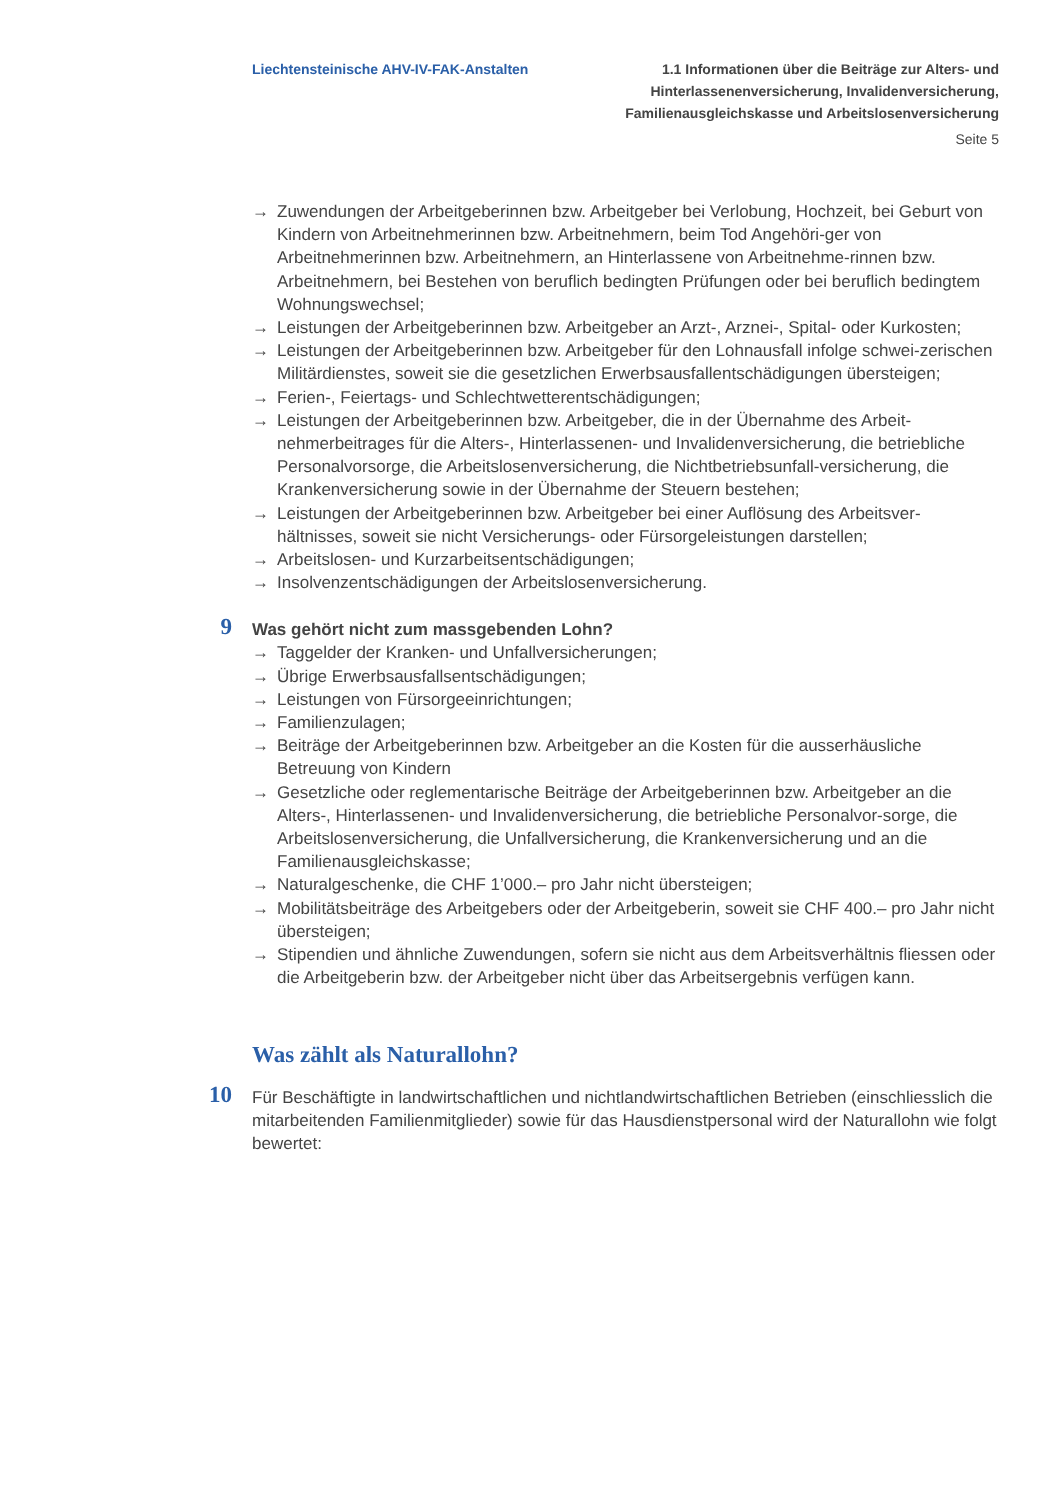Liechtensteinische AHV-IV-FAK-Anstalten
1.1 Informationen über die Beiträge zur Alters- und
Hinterlassenenversicherung, Invalidenversicherung,
Familienausgleichskasse und Arbeitslosenversicherung
Seite 5
→ Zuwendungen der Arbeitgeberinnen bzw. Arbeitgeber bei Verlobung, Hochzeit, bei Geburt von Kindern von Arbeitnehmerinnen bzw. Arbeitnehmern, beim Tod Angehöri-ger von Arbeitnehmerinnen bzw. Arbeitnehmern, an Hinterlassene von Arbeitnehme-rinnen bzw. Arbeitnehmern, bei Bestehen von beruflich bedingten Prüfungen oder bei beruflich bedingtem Wohnungswechsel;
→ Leistungen der Arbeitgeberinnen bzw. Arbeitgeber an Arzt-, Arznei-, Spital- oder Kurkosten;
→ Leistungen der Arbeitgeberinnen bzw. Arbeitgeber für den Lohnausfall infolge schwei-zerischen Militärdienstes, soweit sie die gesetzlichen Erwerbsausfallentschädigungen übersteigen;
→ Ferien-, Feiertags- und Schlechtwetterentschädigungen;
→ Leistungen der Arbeitgeberinnen bzw. Arbeitgeber, die in der Übernahme des Arbeit-nehmerbeitrages für die Alters-, Hinterlassenen- und Invalidenversicherung, die betriebliche Personalvorsorge, die Arbeitslosenversicherung, die Nichtbetriebsunfall-versicherung, die Krankenversicherung sowie in der Übernahme der Steuern bestehen;
→ Leistungen der Arbeitgeberinnen bzw. Arbeitgeber bei einer Auflösung des Arbeitsver-hältnisses, soweit sie nicht Versicherungs- oder Fürsorgeleistungen darstellen;
→ Arbeitslosen- und Kurzarbeitsentschädigungen;
→ Insolvenzentschädigungen der Arbeitslosenversicherung.
9
Was gehört nicht zum massgebenden Lohn?
→ Taggelder der Kranken- und Unfallversicherungen;
→ Übrige Erwerbsausfallsentschädigungen;
→ Leistungen von Fürsorgeeinrichtungen;
→ Familienzulagen;
→ Beiträge der Arbeitgeberinnen bzw. Arbeitgeber an die Kosten für die ausserhäusliche Betreuung von Kindern
→ Gesetzliche oder reglementarische Beiträge der Arbeitgeberinnen bzw. Arbeitgeber an die Alters-, Hinterlassenen- und Invalidenversicherung, die betriebliche Personalvor-sorge, die Arbeitslosenversicherung, die Unfallversicherung, die Krankenversicherung und an die Familienausgleichskasse;
→ Naturalgeschenke, die CHF 1’000.– pro Jahr nicht übersteigen;
→ Mobilitätsbeiträge des Arbeitgebers oder der Arbeitgeberin, soweit sie CHF 400.– pro Jahr nicht übersteigen;
→ Stipendien und ähnliche Zuwendungen, sofern sie nicht aus dem Arbeitsverhältnis fliessen oder die Arbeitgeberin bzw. der Arbeitgeber nicht über das Arbeitsergebnis verfügen kann.
Was zählt als Naturallohn?
10
Für Beschäftigte in landwirtschaftlichen und nichtlandwirtschaftlichen Betrieben (einschliesslich die mitarbeitenden Familienmitglieder) sowie für das Hausdienstpersonal wird der Naturallohn wie folgt bewertet: